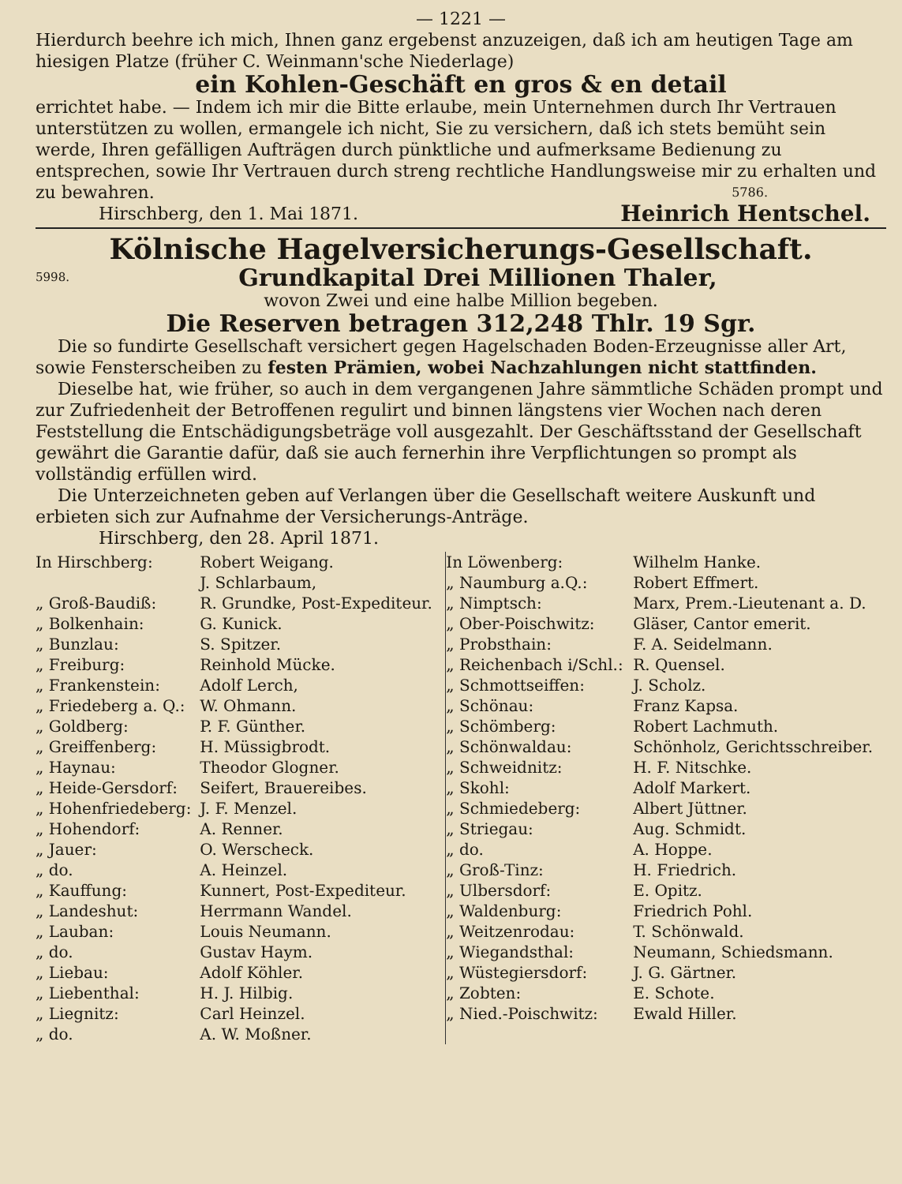— 1221 —
Hierdurch beehre ich mich, Ihnen ganz ergebenst anzuzeigen, daß ich am heutigen Tage am hiesigen Platze (früher C. Weinmann'sche Niederlage)
ein Kohlen-Geschäft en gros & en detail
errichtet habe. — Indem ich mir die Bitte erlaube, mein Unternehmen durch Ihr Vertrauen unterstützen zu wollen, ermangele ich nicht, Sie zu versichern, daß ich stets bemüht sein werde, Ihren gefälligen Aufträgen durch pünktliche und aufmerksame Bedienung zu entsprechen, sowie Ihr Vertrauen durch streng rechtliche Handlungsweise mir zu erhalten und zu bewahren. 5786.
Hirschberg, den 1. Mai 1871. Heinrich Hentschel.
Kölnische Hagelversicherungs-Gesellschaft.
5998. Grundkapital Drei Millionen Thaler,
wovon Zwei und eine halbe Million begeben.
Die Reserven betragen 312,248 Thlr. 19 Sgr.
Die so fundirte Gesellschaft versichert gegen Hagelschaden Boden-Erzeugnisse aller Art, sowie Fensterscheiben zu festen Prämien, wobei Nachzahlungen nicht stattfinden.
Dieselbe hat, wie früher, so auch in dem vergangenen Jahre sämmtliche Schäden prompt und zur Zufriedenheit der Betroffenen regulirt und binnen längstens vier Wochen nach deren Feststellung die Entschädigungsbeträge voll ausgezahlt. Der Geschäftsstand der Gesellschaft gewährt die Garantie dafür, daß sie auch fernerhin ihre Verpflichtungen so prompt als vollständig erfüllen wird.
Die Unterzeichneten geben auf Verlangen über die Gesellschaft weitere Auskunft und erbieten sich zur Aufnahme der Versicherungs-Anträge.
Hirschberg, den 28. April 1871.
| In Hirschberg: | Robert Weigang. | In Löwenberg: | Wilhelm Hanke. |
| | J. Schlarbaum, | „ Naumburg a.Q.: | Robert Effmert. |
| „ Groß-Baudiß: | R. Grundke, Post-Expediteur. | „ Nimptsch: | Marx, Prem.-Lieutenant a. D. |
| „ Bolkenhain: | G. Kunick. | „ Ober-Poischwitz: | Gläser, Cantor emerit. |
| „ Bunzlau: | S. Spitzer. | „ Probsthain: | F. A. Seidelmann. |
| „ Freiburg: | Reinhold Mücke. | „ Reichenbach i/Schl.: | R. Quensel. |
| „ Frankenstein: | Adolf Lerch, | „ Schmottseiffen: | J. Scholz. |
| „ Friedeberg a. Q.: | W. Ohmann. | „ Schönau: | Franz Kapsa. |
| „ Goldberg: | P. F. Günther. | „ Schömberg: | Robert Lachmuth. |
| „ Greiffenberg: | H. Müssigbrodt. | „ Schönwaldau: | Schönholz, Gerichtsschreiber. |
| „ Haynau: | Theodor Glogner. | „ Schweidnitz: | H. F. Nitschke. |
| „ Heide-Gersdorf: | Seifert, Brauereibes. | „ Skohl: | Adolf Markert. |
| „ Hohenfriedeberg: | J. F. Menzel. | „ Schmiedeberg: | Albert Jüttner. |
| „ Hohendorf: | A. Renner. | „ Striegau: | Aug. Schmidt. |
| „ Jauer: | O. Werscheck. | „ do. | A. Hoppe. |
| „ do. | A. Heinzel. | „ Groß-Tinz: | H. Friedrich. |
| „ Kauffung: | Kunnert, Post-Expediteur. | „ Ulbersdorf: | E. Opitz. |
| „ Landeshut: | Herrmann Wandel. | „ Waldenburg: | Friedrich Pohl. |
| „ Lauban: | Louis Neumann. | „ Weitzenrodau: | T. Schönwald. |
| „ do. | Gustav Haym. | „ Wiegandsthal: | Neumann, Schiedsmann. |
| „ Liebau: | Adolf Köhler. | „ Wüstegiersdorf: | J. G. Gärtner. |
| „ Liebenthal: | H. J. Hilbig. | „ Zobten: | E. Schote. |
| „ Liegnitz: | Carl Heinzel. | „ Nied.-Poischwitz: | Ewald Hiller. |
| „ do. | A. W. Moßner. | | |